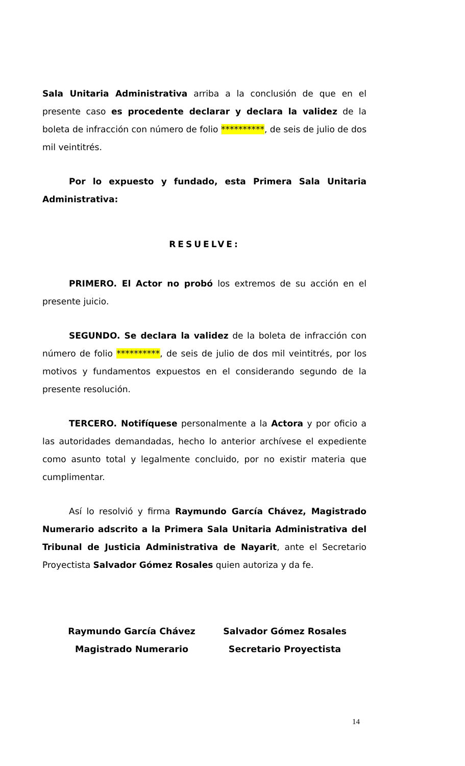Sala Unitaria Administrativa arriba a la conclusión de que en el presente caso es procedente declarar y declara la validez de la boleta de infracción con número de folio **********, de seis de julio de dos mil veintitrés.
Por lo expuesto y fundado, esta Primera Sala Unitaria Administrativa:
RESUELVE:
PRIMERO. El Actor no probó los extremos de su acción en el presente juicio.
SEGUNDO. Se declara la validez de la boleta de infracción con número de folio **********, de seis de julio de dos mil veintitrés, por los motivos y fundamentos expuestos en el considerando segundo de la presente resolución.
TERCERO. Notifíquese personalmente a la Actora y por oficio a las autoridades demandadas, hecho lo anterior archívese el expediente como asunto total y legalmente concluido, por no existir materia que cumplimentar.
Así lo resolvió y firma Raymundo García Chávez, Magistrado Numerario adscrito a la Primera Sala Unitaria Administrativa del Tribunal de Justicia Administrativa de Nayarit, ante el Secretario Proyectista Salvador Gómez Rosales quien autoriza y da fe.
Raymundo García Chávez
Magistrado Numerario
Salvador Gómez Rosales
Secretario Proyectista
14